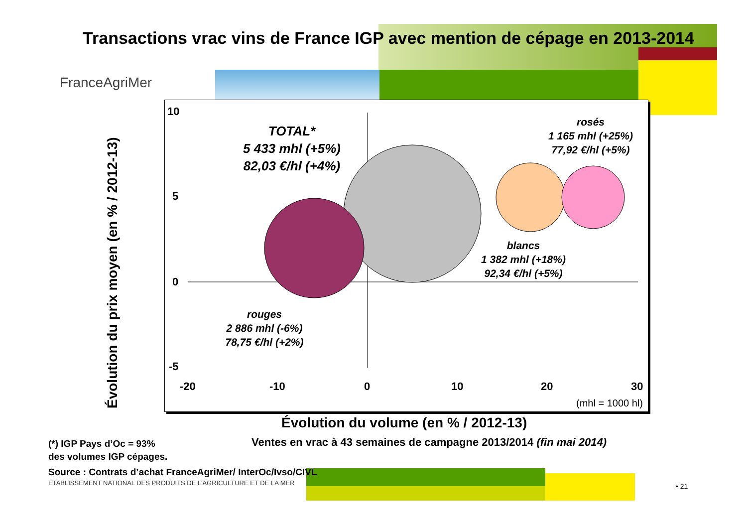Transactions vrac vins de France IGP avec mention de cépage en 2013-2014
FranceAgriMer
Évolution du prix moyen (en % / 2012-13)
10
5
0
-5
-20 -10 0 10 20 30
(mhl = 1000 hl)
TOTAL*
5 433 mhl (+5%)
82,03 €/hl (+4%)
rosés
1 165 mhl (+25%)
77,92 €/hl (+5%)
blancs
1 382 mhl (+18%)
92,34 €/hl (+5%)
rouges
2 886 mhl (-6%)
78,75 €/hl (+2%)
Évolution du volume (en % / 2012-13)
Ventes en vrac à 43 semaines de campagne 2013/2014 (fin mai 2014)
(*) IGP Pays d’Oc = 93%
des volumes IGP cépages.
Source : Contrats d’achat FranceAgriMer/ InterOc/Ivso/CIVL
ÉTABLISSEMENT NATIONAL DES PRODUITS DE L’AGRICULTURE ET DE LA MER
• 21